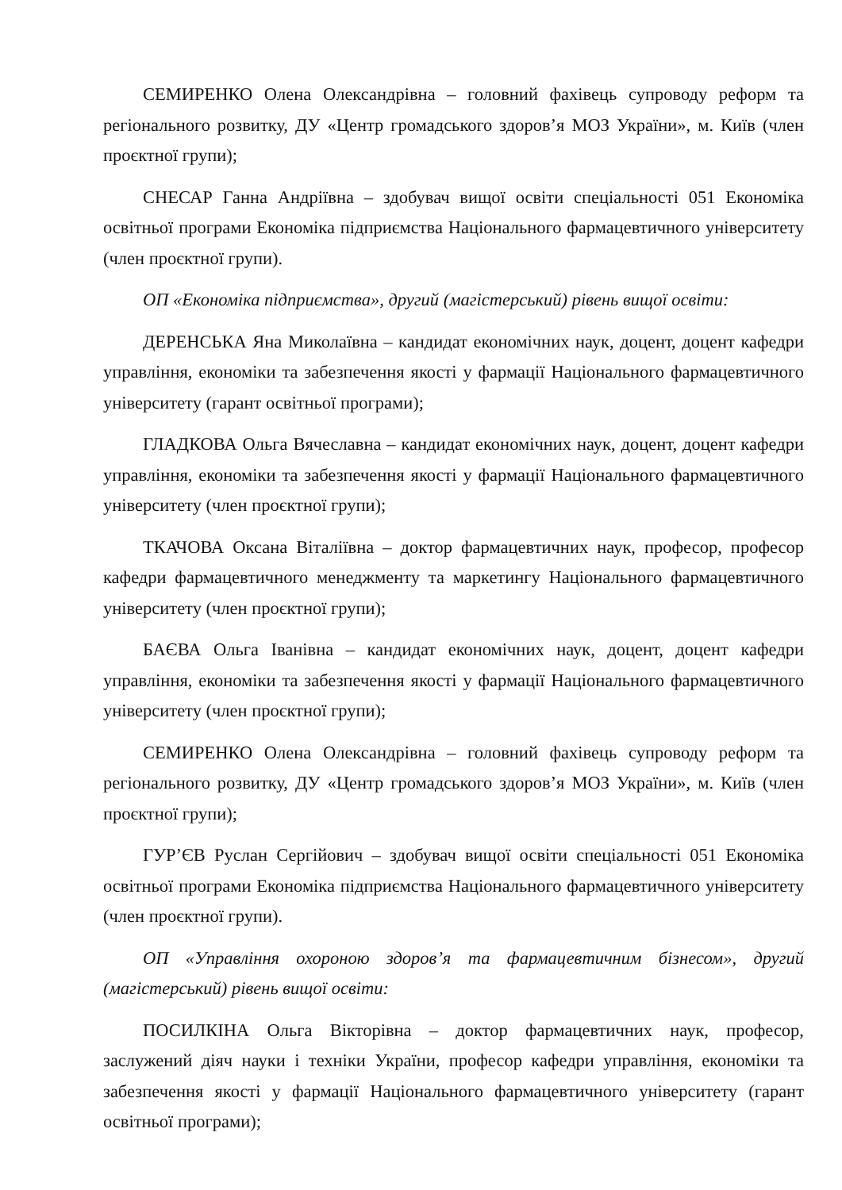СЕМИРЕНКО Олена Олександрівна – головний фахівець супроводу реформ та регіонального розвитку, ДУ «Центр громадського здоров’я МОЗ України», м. Київ (член проєктної групи);
СНЕСАР Ганна Андріївна – здобувач вищої освіти спеціальності 051 Економіка освітньої програми Економіка підприємства Національного фармацевтичного університету (член проєктної групи).
ОП «Економіка підприємства», другий (магістерський) рівень вищої освіти:
ДЕРЕНСЬКА Яна Миколаївна – кандидат економічних наук, доцент, доцент кафедри управління, економіки та забезпечення якості у фармації Національного фармацевтичного університету (гарант освітньої програми);
ГЛАДКОВА Ольга Вячеславна – кандидат економічних наук, доцент, доцент кафедри управління, економіки та забезпечення якості у фармації Національного фармацевтичного університету (член проєктної групи);
ТКАЧОВА Оксана Віталіївна – доктор фармацевтичних наук, професор, професор кафедри фармацевтичного менеджменту та маркетингу Національного фармацевтичного університету (член проєктної групи);
БАЄВА Ольга Іванівна – кандидат економічних наук, доцент, доцент кафедри управління, економіки та забезпечення якості у фармації Національного фармацевтичного університету (член проєктної групи);
СЕМИРЕНКО Олена Олександрівна – головний фахівець супроводу реформ та регіонального розвитку, ДУ «Центр громадського здоров’я МОЗ України», м. Київ (член проєктної групи);
ГУР’ЄВ Руслан Сергійович – здобувач вищої освіти спеціальності 051 Економіка освітньої програми Економіка підприємства Національного фармацевтичного університету (член проєктної групи).
ОП «Управління охороною здоров’я та фармацевтичним бізнесом», другий (магістерський) рівень вищої освіти:
ПОСИЛКІНА Ольга Вікторівна – доктор фармацевтичних наук, професор, заслужений діяч науки і техніки України, професор кафедри управління, економіки та забезпечення якості у фармації Національного фармацевтичного університету (гарант освітньої програми);